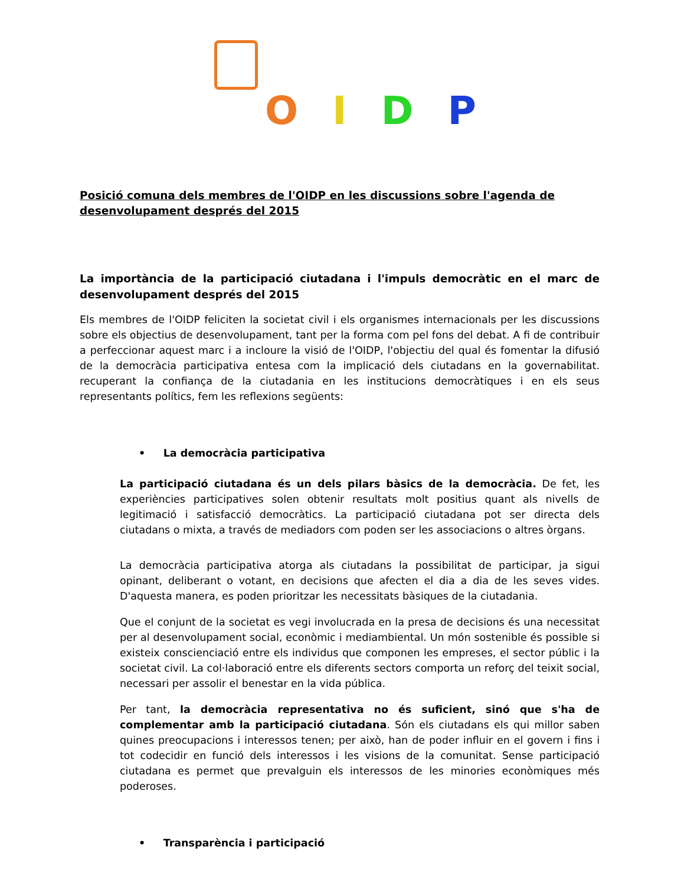OIDP
Posició comuna dels membres de l'OIDP en les discussions sobre l'agenda de desenvolupament després del 2015
La importància de la participació ciutadana i l'impuls democràtic en el marc de desenvolupament després del 2015
Els membres de l'OIDP feliciten la societat civil i els organismes internacionals per les discussions sobre els objectius de desenvolupament, tant per la forma com pel fons del debat. A fi de contribuir a perfeccionar aquest marc i a incloure la visió de l'OIDP, l'objectiu del qual és fomentar la difusió de la democràcia participativa entesa com la implicació dels ciutadans en la governabilitat. recuperant la confiança de la ciutadania en les institucions democràtiques i en els seus representants polítics, fem les reflexions següents:
• La democràcia participativa
La participació ciutadana és un dels pilars bàsics de la democràcia. De fet, les experiències participatives solen obtenir resultats molt positius quant als nivells de legitimació i satisfacció democràtics. La participació ciutadana pot ser directa dels ciutadans o mixta, a través de mediadors com poden ser les associacions o altres òrgans.
La democràcia participativa atorga als ciutadans la possibilitat de participar, ja sigui opinant, deliberant o votant, en decisions que afecten el dia a dia de les seves vides. D'aquesta manera, es poden prioritzar les necessitats bàsiques de la ciutadania.
Que el conjunt de la societat es vegi involucrada en la presa de decisions és una necessitat per al desenvolupament social, econòmic i mediambiental. Un món sostenible és possible si existeix conscienciació entre els individus que componen les empreses, el sector públic i la societat civil. La col·laboració entre els diferents sectors comporta un reforç del teixit social, necessari per assolir el benestar en la vida pública.
Per tant, la democràcia representativa no és suficient, sinó que s'ha de complementar amb la participació ciutadana. Són els ciutadans els qui millor saben quines preocupacions i interessos tenen; per això, han de poder influir en el govern i fins i tot codecidir en funció dels interessos i les visions de la comunitat. Sense participació ciutadana es permet que prevalguin els interessos de les minories econòmiques més poderoses.
• Transparència i participació